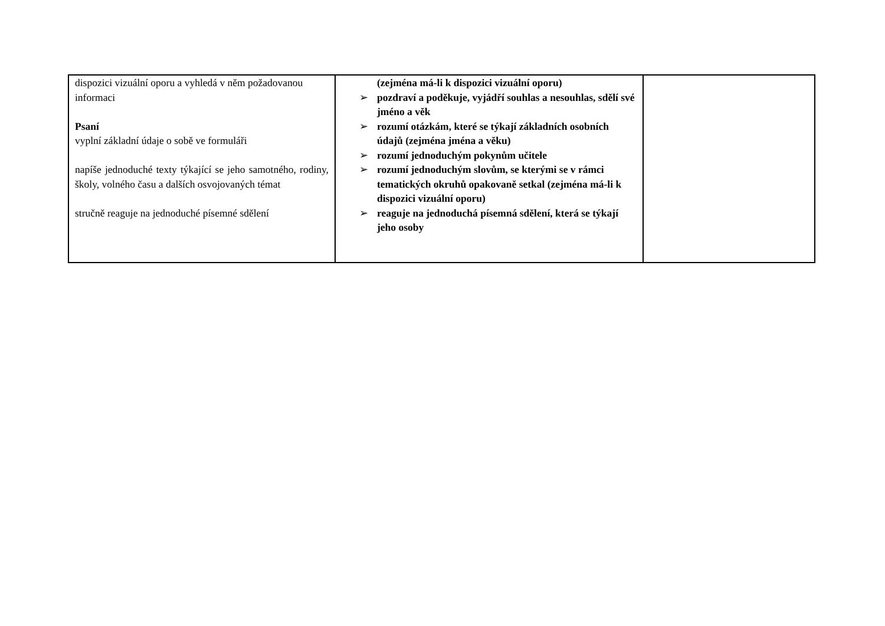| dispozici vizuální oporu a vyhledá v něm požadovanou informaci Psaní vyplní základní údaje o sobě ve formuláři napíše jednoduché texty týkající se jeho samotného, rodiny, školy, volného času a dalších osvojovaných témat stručně reaguje na jednoduché písemné sdělení | (zejména má-li k dispozici vizuální oporu) ➢ pozdraví a poděkuje, vyjádří souhlas a nesouhlas, sdělí své jméno a věk ➢ rozumí otázkám, které se týkají základních osobních údajů (zejména jména a věku) ➢ rozumí jednoduchým pokynům učitele ➢ rozumí jednoduchým slovům, se kterými se v rámci tematických okruhů opakovaně setkal (zejména má-li k dispozici vizuální oporu) ➢ reaguje na jednoduchá písemná sdělení, která se týkají jeho osoby | |